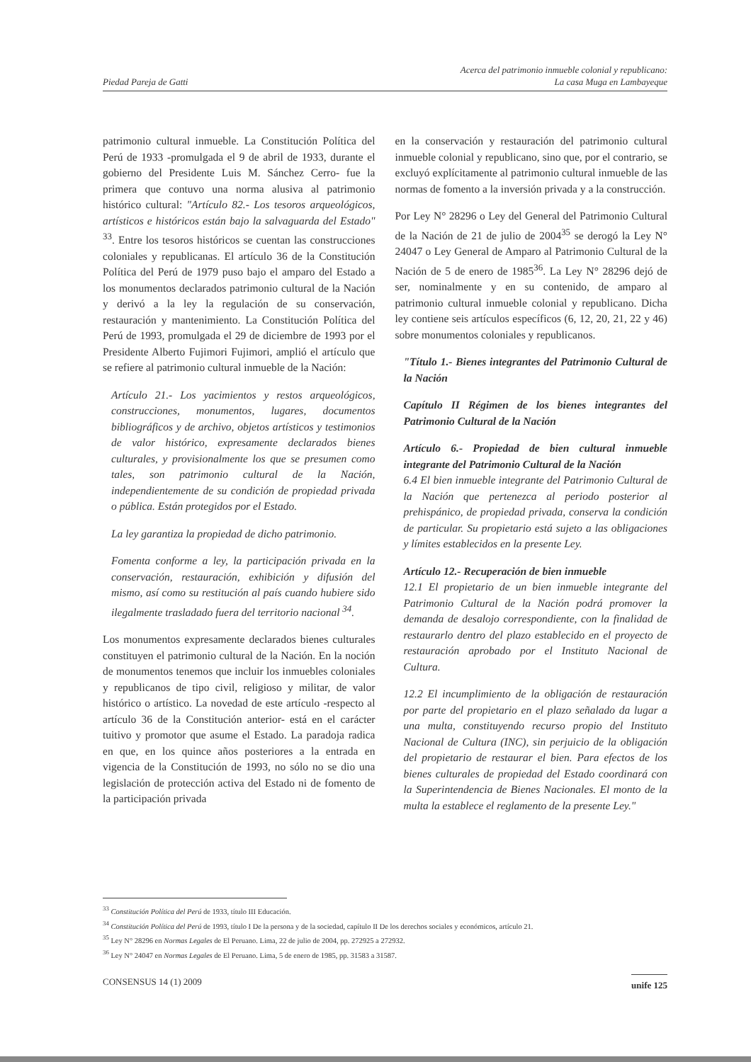Piedad Pareja de Gatti
Acerca del patrimonio inmueble colonial y republicano:
La casa Muga en Lambayeque
patrimonio cultural inmueble. La Constitución Política del Perú de 1933 -promulgada el 9 de abril de 1933, durante el gobierno del Presidente Luis M. Sánchez Cerro- fue la primera que contuvo una norma alusiva al patrimonio histórico cultural: "Artículo 82.- Los tesoros arqueológicos, artísticos e históricos están bajo la salvaguarda del Estado" <sup>33</sup>. Entre los tesoros históricos se cuentan las construcciones coloniales y republicanas. El artículo 36 de la Constitución Política del Perú de 1979 puso bajo el amparo del Estado a los monumentos declarados patrimonio cultural de la Nación y derivó a la ley la regulación de su conservación, restauración y mantenimiento. La Constitución Política del Perú de 1993, promulgada el 29 de diciembre de 1993 por el Presidente Alberto Fujimori Fujimori, amplió el artículo que se refiere al patrimonio cultural inmueble de la Nación:
Artículo 21.- Los yacimientos y restos arqueológicos, construcciones, monumentos, lugares, documentos bibliográficos y de archivo, objetos artísticos y testimonios de valor histórico, expresamente declarados bienes culturales, y provisionalmente los que se presumen como tales, son patrimonio cultural de la Nación, independientemente de su condición de propiedad privada o pública. Están protegidos por el Estado.
La ley garantiza la propiedad de dicho patrimonio.
Fomenta conforme a ley, la participación privada en la conservación, restauración, exhibición y difusión del mismo, así como su restitución al país cuando hubiere sido ilegalmente trasladado fuera del territorio nacional <sup>34</sup>.
Los monumentos expresamente declarados bienes culturales constituyen el patrimonio cultural de la Nación. En la noción de monumentos tenemos que incluir los inmuebles coloniales y republicanos de tipo civil, religioso y militar, de valor histórico o artístico. La novedad de este artículo -respecto al artículo 36 de la Constitución anterior- está en el carácter tuitivo y promotor que asume el Estado. La paradoja radica en que, en los quince años posteriores a la entrada en vigencia de la Constitución de 1993, no sólo no se dio una legislación de protección activa del Estado ni de fomento de la participación privada
en la conservación y restauración del patrimonio cultural inmueble colonial y republicano, sino que, por el contrario, se excluyó explícitamente al patrimonio cultural inmueble de las normas de fomento a la inversión privada y a la construcción.
Por Ley N° 28296 o Ley del General del Patrimonio Cultural de la Nación de 21 de julio de 2004<sup>35</sup> se derogó la Ley N° 24047 o Ley General de Amparo al Patrimonio Cultural de la Nación de 5 de enero de 1985<sup>36</sup>. La Ley N° 28296 dejó de ser, nominalmente y en su contenido, de amparo al patrimonio cultural inmueble colonial y republicano. Dicha ley contiene seis artículos específicos (6, 12, 20, 21, 22 y 46) sobre monumentos coloniales y republicanos.
"Título 1.- Bienes integrantes del Patrimonio Cultural de la Nación
Capítulo II Régimen de los bienes integrantes del Patrimonio Cultural de la Nación
Artículo 6.- Propiedad de bien cultural inmueble integrante del Patrimonio Cultural de la Nación
6.4 El bien inmueble integrante del Patrimonio Cultural de la Nación que pertenezca al periodo posterior al prehispánico, de propiedad privada, conserva la condición de particular. Su propietario está sujeto a las obligaciones y límites establecidos en la presente Ley.
Artículo 12.- Recuperación de bien inmueble
12.1 El propietario de un bien inmueble integrante del Patrimonio Cultural de la Nación podrá promover la demanda de desalojo correspondiente, con la finalidad de restaurarlo dentro del plazo establecido en el proyecto de restauración aprobado por el Instituto Nacional de Cultura.
12.2 El incumplimiento de la obligación de restauración por parte del propietario en el plazo señalado da lugar a una multa, constituyendo recurso propio del Instituto Nacional de Cultura (INC), sin perjuicio de la obligación del propietario de restaurar el bien. Para efectos de los bienes culturales de propiedad del Estado coordinará con la Superintendencia de Bienes Nacionales. El monto de la multa la establece el reglamento de la presente Ley."
<sup>33</sup> Constitución Política del Perú de 1933, título III Educación.
<sup>34</sup> Constitución Política del Perú de 1993, título I De la persona y de la sociedad, capítulo II De los derechos sociales y económicos, artículo 21.
<sup>35</sup> Ley N° 28296 en Normas Legales de El Peruano. Lima, 22 de julio de 2004, pp. 272925 a 272932.
<sup>36</sup> Ley N° 24047 en Normas Legales de El Peruano. Lima, 5 de enero de 1985, pp. 31583 a 31587.
CONSENSUS 14 (1) 2009
unife 125